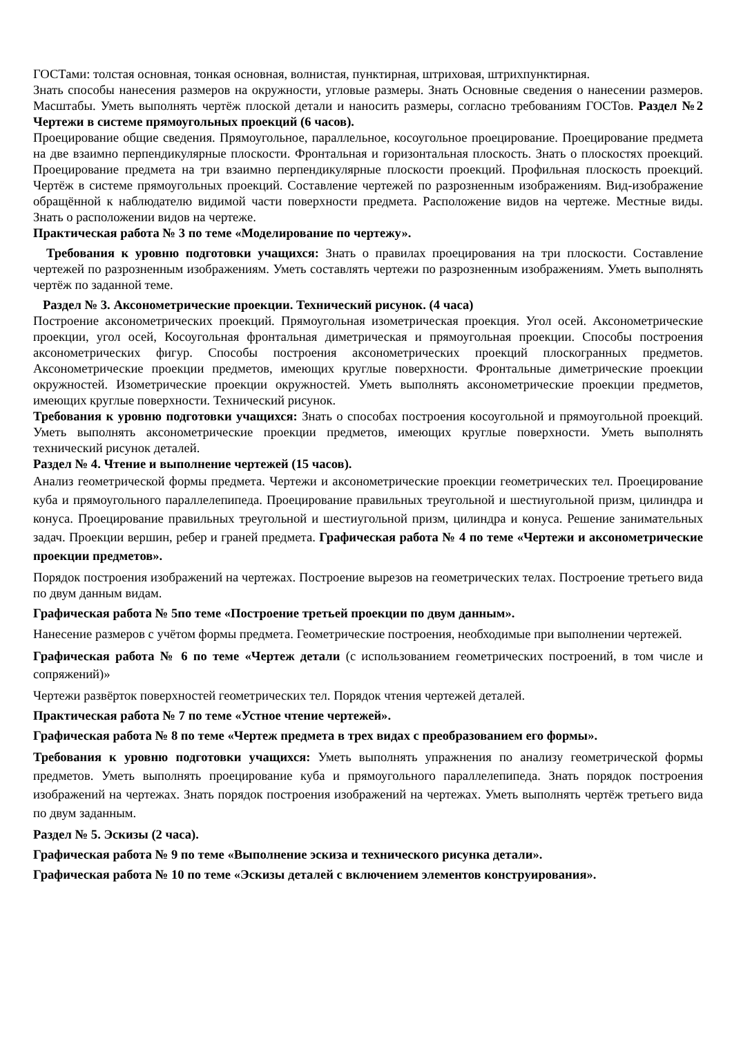ГОСТами: толстая основная, тонкая основная, волнистая, пунктирная, штриховая, штрихпунктирная.
Знать способы нанесения размеров на окружности, угловые размеры. Знать Основные сведения о нанесении размеров. Масштабы. Уметь выполнять чертёж плоской детали и наносить размеры, согласно требованиям ГОСТов. Раздел №2 Чертежи в системе прямоугольных проекций (6 часов).
Проецирование общие сведения. Прямоугольное, параллельное, косоугольное проецирование. Проецирование предмета на две взаимно перпендикулярные плоскости. Фронтальная и горизонтальная плоскость. Знать о плоскостях проекций. Проецирование предмета на три взаимно перпендикулярные плоскости проекций. Профильная плоскость проекций. Чертёж в системе прямоугольных проекций. Составление чертежей по разрозненным изображениям. Вид-изображение обращённой к наблюдателю видимой части поверхности предмета. Расположение видов на чертеже. Местные виды. Знать о расположении видов на чертеже.
Практическая работа № 3 по теме «Моделирование по чертежу».
Требования к уровню подготовки учащихся: Знать о правилах проецирования на три плоскости. Составление чертежей по разрозненным изображениям. Уметь составлять чертежи по разрозненным изображениям. Уметь выполнять чертёж по заданной теме.
Раздел № 3. Аксонометрические проекции. Технический рисунок. (4 часа)
Построение аксонометрических проекций. Прямоугольная изометрическая проекция. Угол осей. Аксонометрические проекции, угол осей, Косоугольная фронтальная диметрическая и прямоугольная проекции. Способы построения аксонометрических фигур. Способы построения аксонометрических проекций плоскогранных предметов. Аксонометрические проекции предметов, имеющих круглые поверхности. Фронтальные диметрические проекции окружностей. Изометрические проекции окружностей. Уметь выполнять аксонометрические проекции предметов, имеющих круглые поверхности. Технический рисунок.
Требования к уровню подготовки учащихся: Знать о способах построения косоугольной и прямоугольной проекций. Уметь выполнять аксонометрические проекции предметов, имеющих круглые поверхности. Уметь выполнять технический рисунок деталей.
Раздел № 4. Чтение и выполнение чертежей (15 часов).
Анализ геометрической формы предмета. Чертежи и аксонометрические проекции геометрических тел. Проецирование куба и прямоугольного параллелепипеда. Проецирование правильных треугольной и шестиугольной призм, цилиндра и конуса. Проецирование правильных треугольной и шестиугольной призм, цилиндра и конуса. Решение занимательных задач. Проекции вершин, ребер и граней предмета. Графическая работа № 4 по теме «Чертежи и аксонометрические проекции предметов».
Порядок построения изображений на чертежах. Построение вырезов на геометрических телах. Построение третьего вида по двум данным видам.
Графическая работа № 5по теме «Построение третьей проекции по двум данным».
Нанесение размеров с учётом формы предмета. Геометрические построения, необходимые при выполнении чертежей.
Графическая работа № 6 по теме «Чертеж детали (с использованием геометрических построений, в том числе и сопряжений)»
Чертежи развёрток поверхностей геометрических тел. Порядок чтения чертежей деталей.
Практическая работа № 7 по теме «Устное чтение чертежей».
Графическая работа № 8 по теме «Чертеж предмета в трех видах с преобразованием его формы».
Требования к уровню подготовки учащихся: Уметь выполнять упражнения по анализу геометрической формы предметов. Уметь выполнять проецирование куба и прямоугольного параллелепипеда. Знать порядок построения изображений на чертежах. Знать порядок построения изображений на чертежах. Уметь выполнять чертёж третьего вида по двум заданным.
Раздел № 5. Эскизы (2 часа).
Графическая работа № 9 по теме «Выполнение эскиза и технического рисунка детали».
Графическая работа № 10 по теме «Эскизы деталей с включением элементов конструирования».